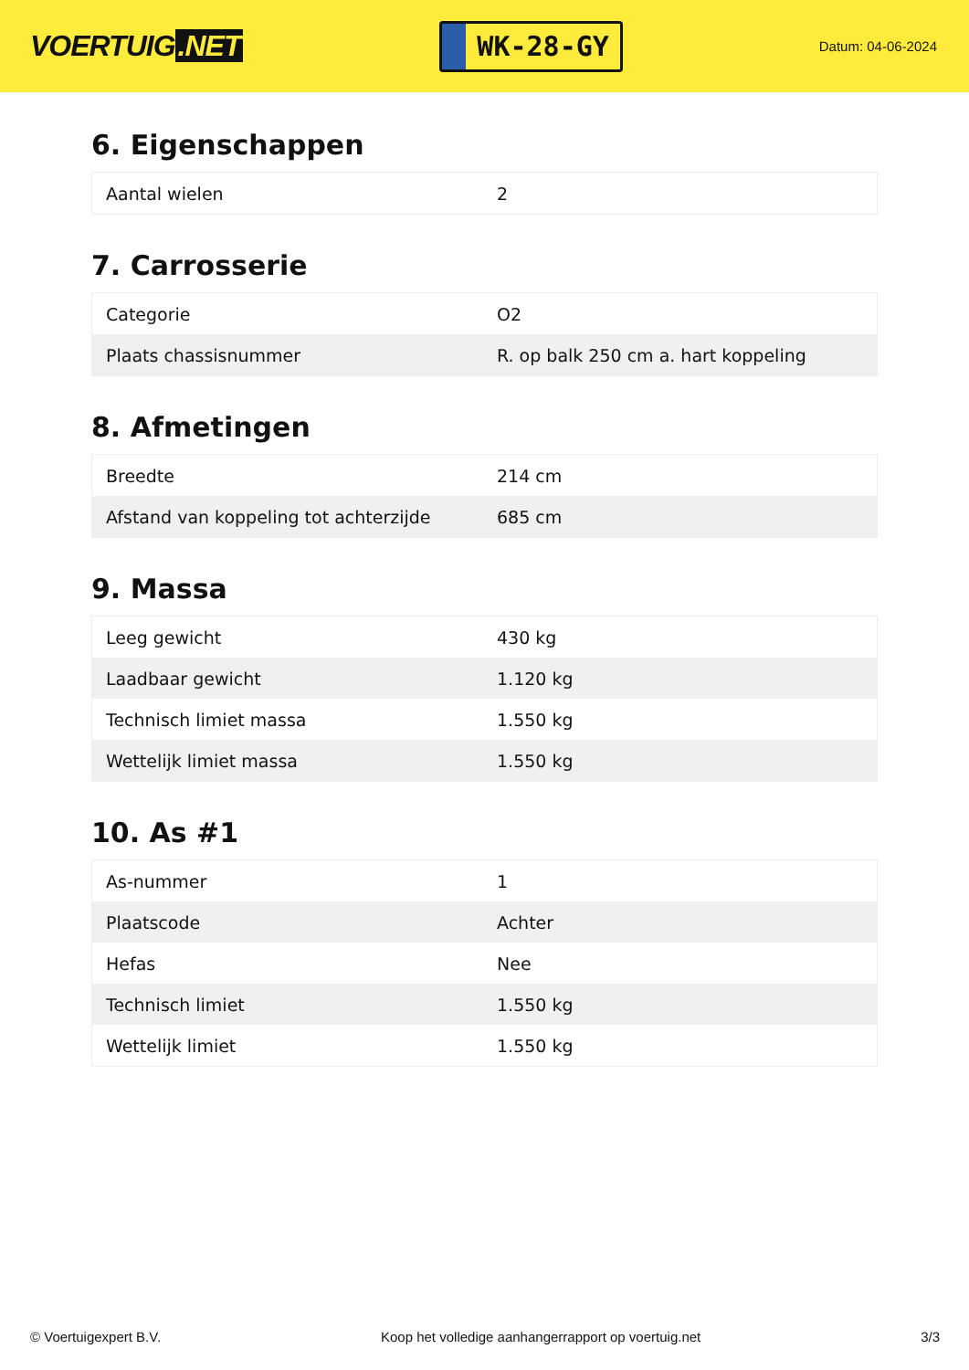VOERTUIG.NET
WK-28-GY
Datum: 04-06-2024
6. Eigenschappen
| Aantal wielen | 2 |
7. Carrosserie
| Categorie | O2 |
| Plaats chassisnummer | R. op balk 250 cm a. hart koppeling |
8. Afmetingen
| Breedte | 214 cm |
| Afstand van koppeling tot achterzijde | 685 cm |
9. Massa
| Leeg gewicht | 430 kg |
| Laadbaar gewicht | 1.120 kg |
| Technisch limiet massa | 1.550 kg |
| Wettelijk limiet massa | 1.550 kg |
10. As #1
| As-nummer | 1 |
| Plaatscode | Achter |
| Hefas | Nee |
| Technisch limiet | 1.550 kg |
| Wettelijk limiet | 1.550 kg |
© Voertuigexpert B.V. Koop het volledige aanhangerrapport op voertuig.net 3/3